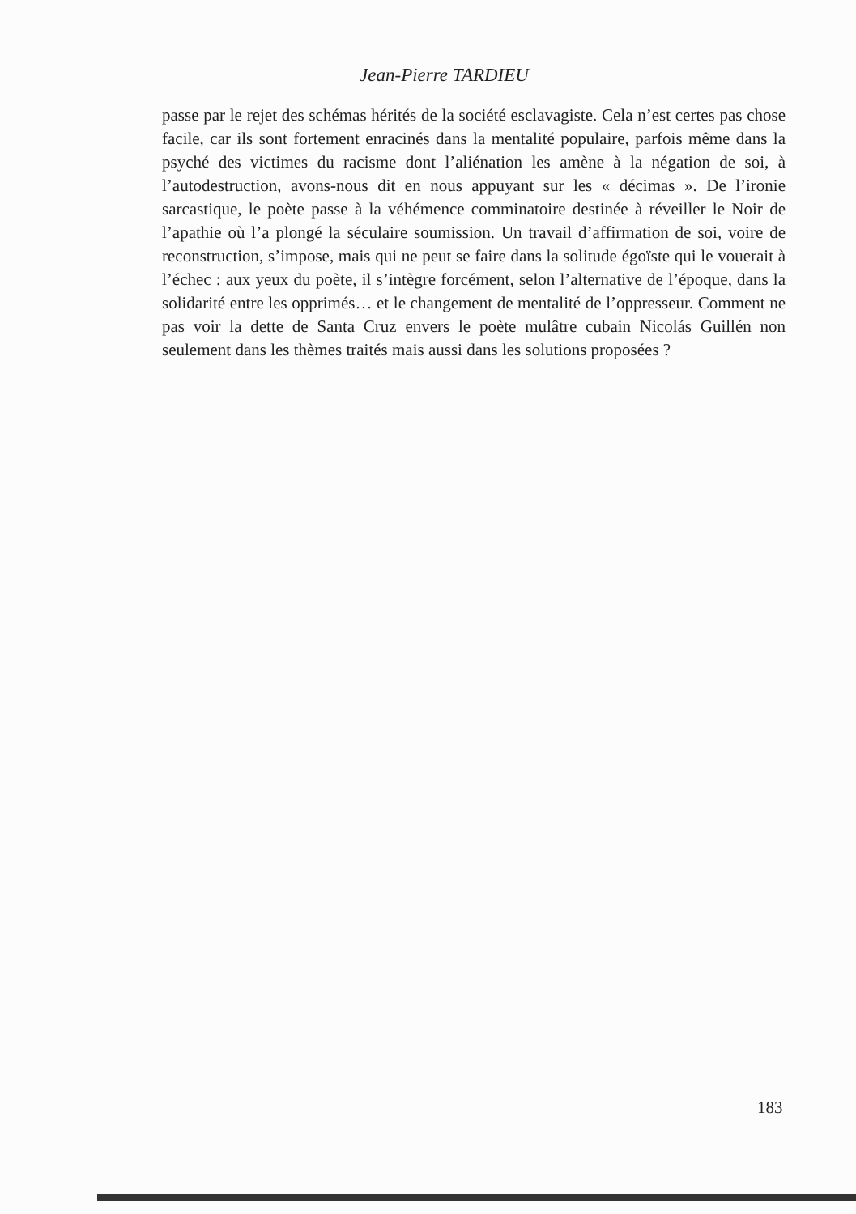Jean-Pierre TARDIEU
passe par le rejet des schémas hérités de la société esclavagiste. Cela n’est certes pas chose facile, car ils sont fortement enracinés dans la mentalité populaire, parfois même dans la psyché des victimes du racisme dont l’aliénation les amène à la négation de soi, à l’autodestruction, avons-nous dit en nous appuyant sur les « décimas ». De l’ironie sarcastique, le poète passe à la véhémence comminatoire destinée à réveiller le Noir de l’apathie où l’a plongé la séculaire soumission. Un travail d’affirmation de soi, voire de reconstruction, s’impose, mais qui ne peut se faire dans la solitude égoïste qui le vouerait à l’échec : aux yeux du poète, il s’intègre forcément, selon l’alternative de l’époque, dans la solidarité entre les opprimés… et le changement de mentalité de l’oppresseur. Comment ne pas voir la dette de Santa Cruz envers le poète mulâtre cubain Nicolás Guillén non seulement dans les thèmes traités mais aussi dans les solutions proposées ?
183